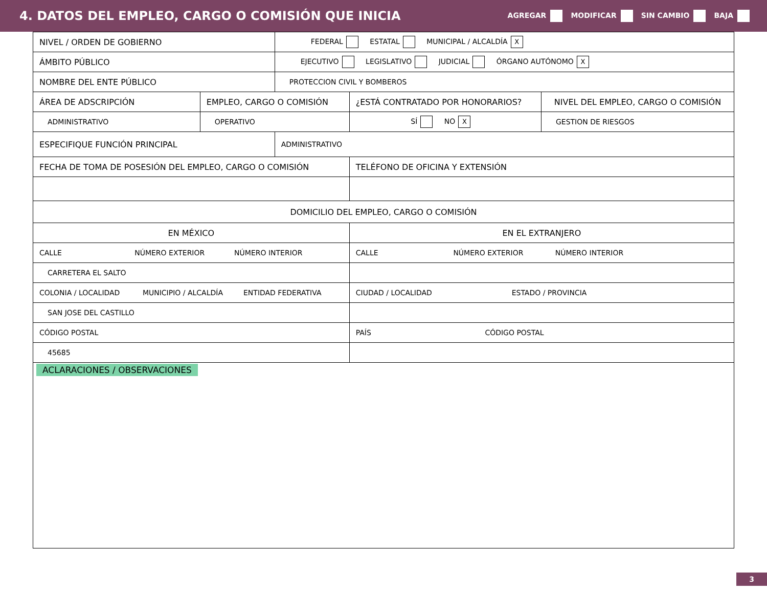4. DATOS DEL EMPLEO, CARGO O COMISIÓN QUE INICIA
AGREGAR MODIFICAR SIN CAMBIO BAJA
| NIVEL / ORDEN DE GOBIERNO | | FEDERAL ESTATAL MUNICIPAL / ALCALDÍA X | | |
| ÁMBITO PÚBLICO | | EJECUTIVO LEGISLATIVO JUDICIAL ÓRGANO AUTÓNOMO X | | |
| NOMBRE DEL ENTE PÚBLICO | | PROTECCION CIVIL Y BOMBEROS | | |
| ÁREA DE ADSCRIPCIÓN | EMPLEO, CARGO O COMISIÓN | | ¿ESTÁ CONTRATADO POR HONORARIOS? | NIVEL DEL EMPLEO, CARGO O COMISIÓN |
| ADMINISTRATIVO | OPERATIVO | | SÍ NO X | GESTION DE RIESGOS |
| ESPECIFIQUE FUNCIÓN PRINCIPAL | | ADMINISTRATIVO | | |
| FECHA DE TOMA DE POSESIÓN DEL EMPLEO, CARGO O COMISIÓN | | | TELÉFONO DE OFICINA Y EXTENSIÓN | |
| DOMICILIO DEL EMPLEO, CARGO O COMISIÓN | | | | |
| EN MÉXICO | | | EN EL EXTRANJERO | |
| CALLE NÚMERO EXTERIOR NÚMERO INTERIOR | | | CALLE NÚMERO EXTERIOR NÚMERO INTERIOR | |
| CARRETERA EL SALTO | | | | |
| COLONIA / LOCALIDAD MUNICIPIO / ALCALDÍA ENTIDAD FEDERATIVA | | | CIUDAD / LOCALIDAD ESTADO / PROVINCIA | |
| SAN JOSE DEL CASTILLO | | | | |
| CÓDIGO POSTAL | | | PAÍS CÓDIGO POSTAL | |
| 45685 | | | | |
| ACLARACIONES / OBSERVACIONES | | | | |
3